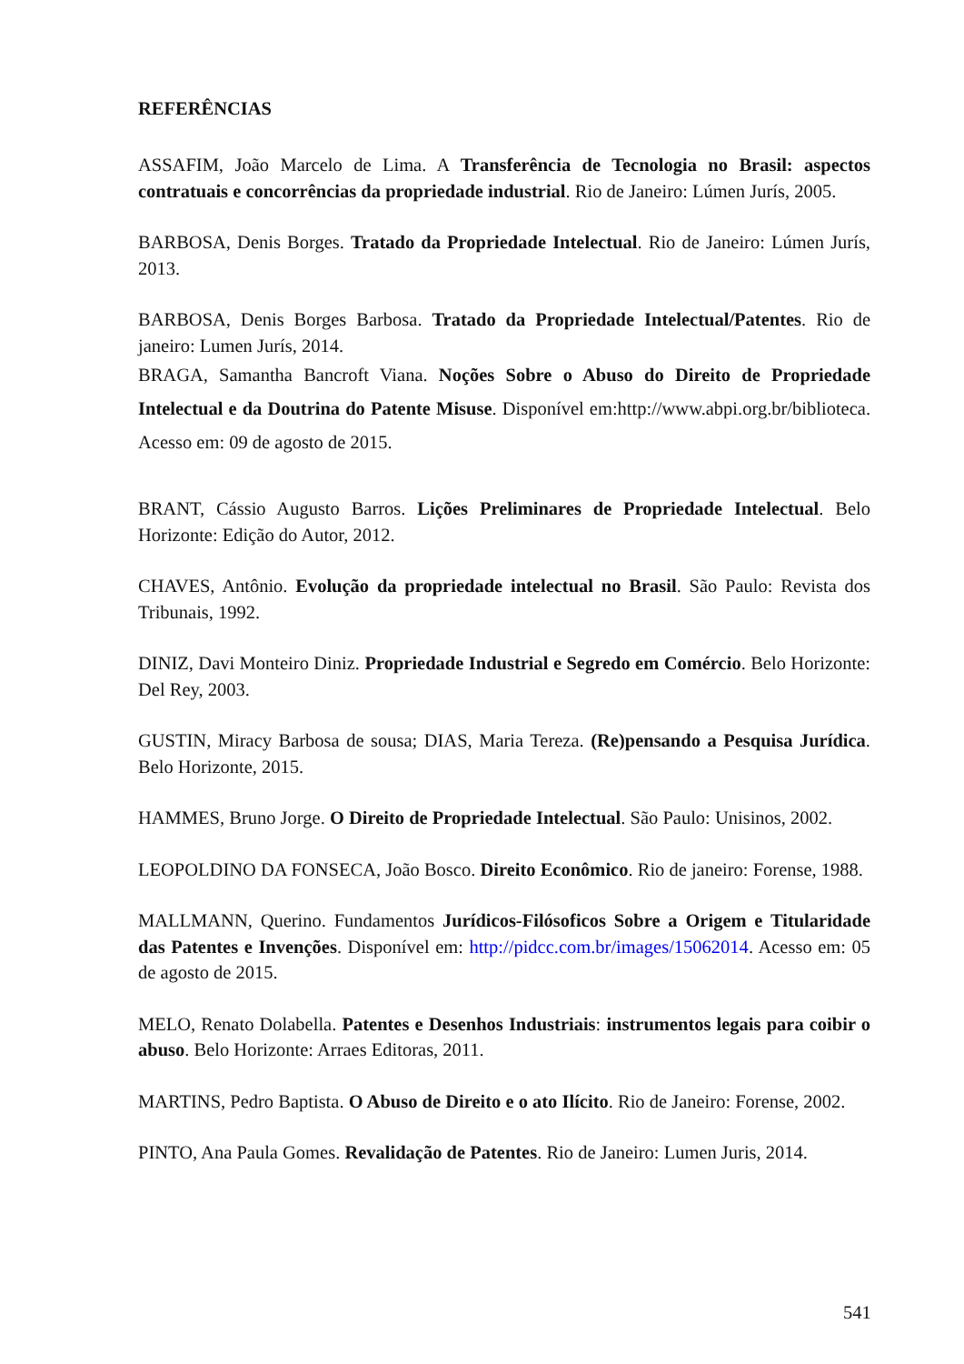REFERÊNCIAS
ASSAFIM, João Marcelo de Lima. A Transferência de Tecnologia no Brasil: aspectos contratuais e concorrências da propriedade industrial. Rio de Janeiro: Lúmen Jurís, 2005.
BARBOSA, Denis Borges. Tratado da Propriedade Intelectual. Rio de Janeiro: Lúmen Jurís, 2013.
BARBOSA, Denis Borges Barbosa. Tratado da Propriedade Intelectual/Patentes. Rio de janeiro: Lumen Jurís, 2014.
BRAGA, Samantha Bancroft Viana. Noções Sobre o Abuso do Direito de Propriedade Intelectual e da Doutrina do Patente Misuse. Disponível em:http://www.abpi.org.br/biblioteca. Acesso em: 09 de agosto de 2015.
BRANT, Cássio Augusto Barros. Lições Preliminares de Propriedade Intelectual. Belo Horizonte: Edição do Autor, 2012.
CHAVES, Antônio. Evolução da propriedade intelectual no Brasil. São Paulo: Revista dos Tribunais, 1992.
DINIZ, Davi Monteiro Diniz. Propriedade Industrial e Segredo em Comércio. Belo Horizonte: Del Rey, 2003.
GUSTIN, Miracy Barbosa de sousa; DIAS, Maria Tereza. (Re)pensando a Pesquisa Jurídica. Belo Horizonte, 2015.
HAMMES, Bruno Jorge. O Direito de Propriedade Intelectual. São Paulo: Unisinos, 2002.
LEOPOLDINO DA FONSECA, João Bosco. Direito Econômico. Rio de janeiro: Forense, 1988.
MALLMANN, Querino. Fundamentos Jurídicos-Filósoficos Sobre a Origem e Titularidade das Patentes e Invenções. Disponível em: http://pidcc.com.br/images/15062014. Acesso em: 05 de agosto de 2015.
MELO, Renato Dolabella. Patentes e Desenhos Industriais: instrumentos legais para coibir o abuso. Belo Horizonte: Arraes Editoras, 2011.
MARTINS, Pedro Baptista. O Abuso de Direito e o ato Ilícito. Rio de Janeiro: Forense, 2002.
PINTO, Ana Paula Gomes. Revalidação de Patentes. Rio de Janeiro: Lumen Juris, 2014.
541